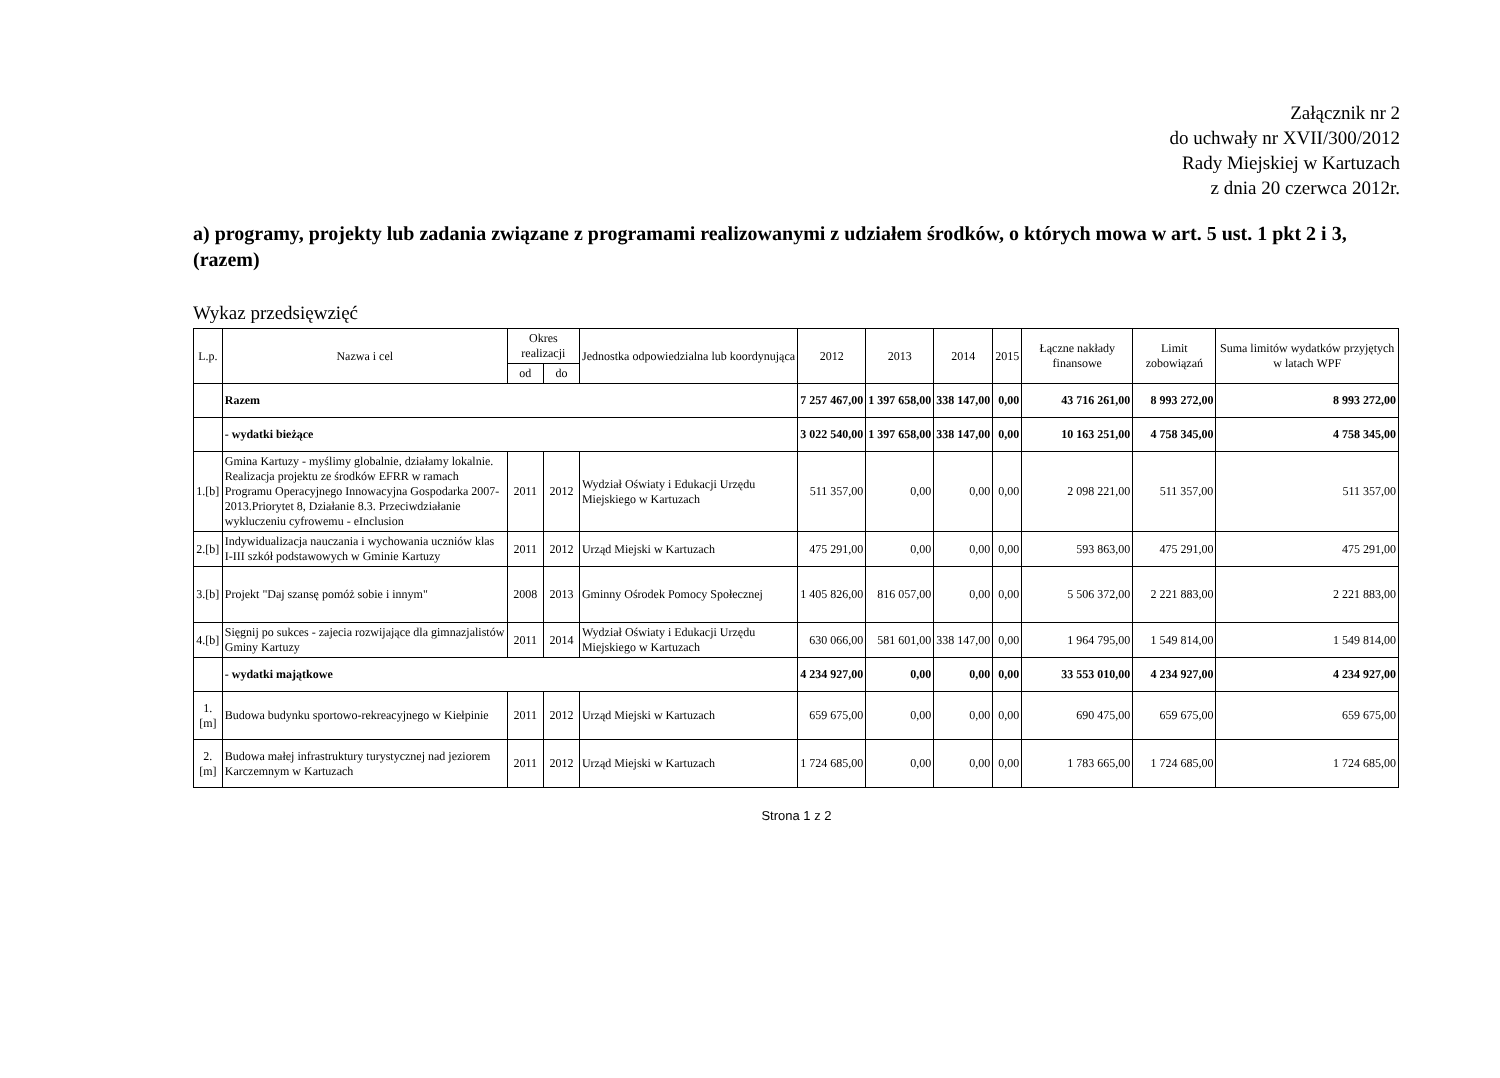Załącznik nr 2
do uchwały nr XVII/300/2012
Rady Miejskiej w Kartuzach
z dnia 20 czerwca 2012r.
a) programy, projekty lub zadania związane z programami realizowanymi z udziałem środków, o których mowa w art. 5 ust. 1 pkt 2 i 3, (razem)
Wykaz przedsięwzięć
| L.p. | Nazwa i cel | Okres realizacji | | Jednostka odpowiedzialna lub koordynująca | 2012 | 2013 | 2014 | 2015 | Łączne nakłady finansowe | Limit zobowiązań | Suma limitów wydatków przyjętych w latach WPF |
| --- | --- | --- | --- | --- | --- | --- | --- | --- | --- | --- | --- |
| | | od | do | | | | | | | | |
| | Razem | | | | 7 257 467,00 | 1 397 658,00 | 338 147,00 | 0,00 | 43 716 261,00 | 8 993 272,00 | 8 993 272,00 |
| | - wydatki bieżące | | | | 3 022 540,00 | 1 397 658,00 | 338 147,00 | 0,00 | 10 163 251,00 | 4 758 345,00 | 4 758 345,00 |
| 1.[b] | Gmina Kartuzy - myślimy globalnie, działamy lokalnie. Realizacja projektu ze środków EFRR w ramach Programu Operacyjnego Innowacyjna Gospodarka 2007-2013.Priorytet 8, Działanie 8.3. Przeciwdziałanie wykluczeniu cyfrowemu - eInclusion | 2011 | 2012 | Wydział Oświaty i Edukacji Urzędu Miejskiego w Kartuzach | 511 357,00 | 0,00 | 0,00 | 0,00 | 2 098 221,00 | 511 357,00 | 511 357,00 |
| 2.[b] | Indywidualizacja nauczania i wychowania uczniów klas I-III szkół podstawowych w Gminie Kartuzy | 2011 | 2012 | Urząd Miejski w Kartuzach | 475 291,00 | 0,00 | 0,00 | 0,00 | 593 863,00 | 475 291,00 | 475 291,00 |
| 3.[b] | Projekt "Daj szansę pomóż sobie i innym" | 2008 | 2013 | Gminny Ośrodek Pomocy Społecznej | 1 405 826,00 | 816 057,00 | 0,00 | 0,00 | 5 506 372,00 | 2 221 883,00 | 2 221 883,00 |
| 4.[b] | Sięgnij po sukces - zajecia rozwijające dla gimnazjalistów Gminy Kartuzy | 2011 | 2014 | Wydział Oświaty i Edukacji Urzędu Miejskiego w Kartuzach | 630 066,00 | 581 601,00 | 338 147,00 | 0,00 | 1 964 795,00 | 1 549 814,00 | 1 549 814,00 |
| | - wydatki majątkowe | | | | 4 234 927,00 | 0,00 | 0,00 | 0,00 | 33 553 010,00 | 4 234 927,00 | 4 234 927,00 |
| 1.[m] | Budowa budynku sportowo-rekreacyjnego w Kiełpinie | 2011 | 2012 | Urząd Miejski w Kartuzach | 659 675,00 | 0,00 | 0,00 | 0,00 | 690 475,00 | 659 675,00 | 659 675,00 |
| 2.[m] | Budowa małej infrastruktury turystycznej nad jeziorem Karczemnym w Kartuzach | 2011 | 2012 | Urząd Miejski w Kartuzach | 1 724 685,00 | 0,00 | 0,00 | 0,00 | 1 783 665,00 | 1 724 685,00 | 1 724 685,00 |
Strona 1 z 2